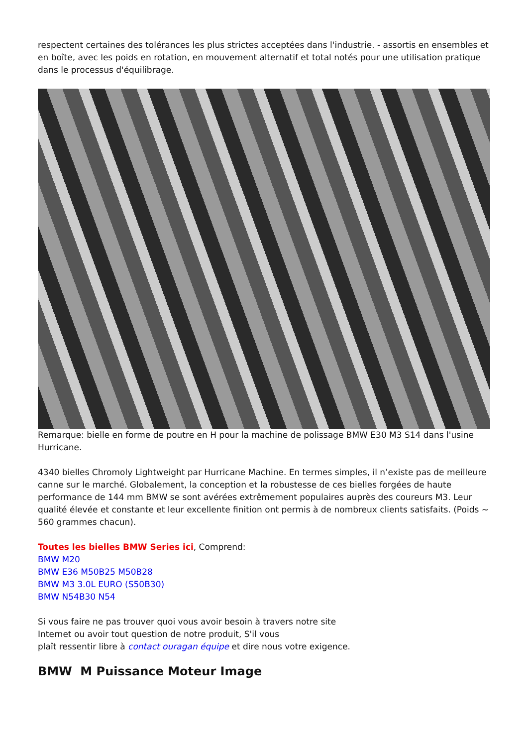respectent certaines des tolérances les plus strictes acceptées dans l'industrie. - assortis en ensembles et en boîte, avec les poids en rotation, en mouvement alternatif et total notés pour une utilisation pratique dans le processus d'équilibrage.
Remarque: bielle en forme de poutre en H pour la machine de polissage BMW E30 M3 S14 dans l'usine Hurricane.
4340 bielles Chromoly Lightweight par Hurricane Machine. En termes simples, il n’existe pas de meilleure canne sur le marché. Globalement, la conception et la robustesse de ces bielles forgées de haute performance de 144 mm BMW se sont avérées extrêmement populaires auprès des coureurs M3. Leur qualité élevée et constante et leur excellente finition ont permis à de nombreux clients satisfaits. (Poids ~ 560 grammes chacun).
Toutes les bielles BMW Series ici, Comprend:
BMW M20
BMW E36 M50B25 M50B28
BMW M3 3.0L EURO (S50B30)
BMW N54B30 N54
Si vous faire ne pas trouver quoi vous avoir besoin à travers notre site
Internet ou avoir tout question de notre produit, S'il vous
plaît ressentir libre à contact ouragan équipe et dire nous votre exigence.
BMW M Puissance Moteur Image